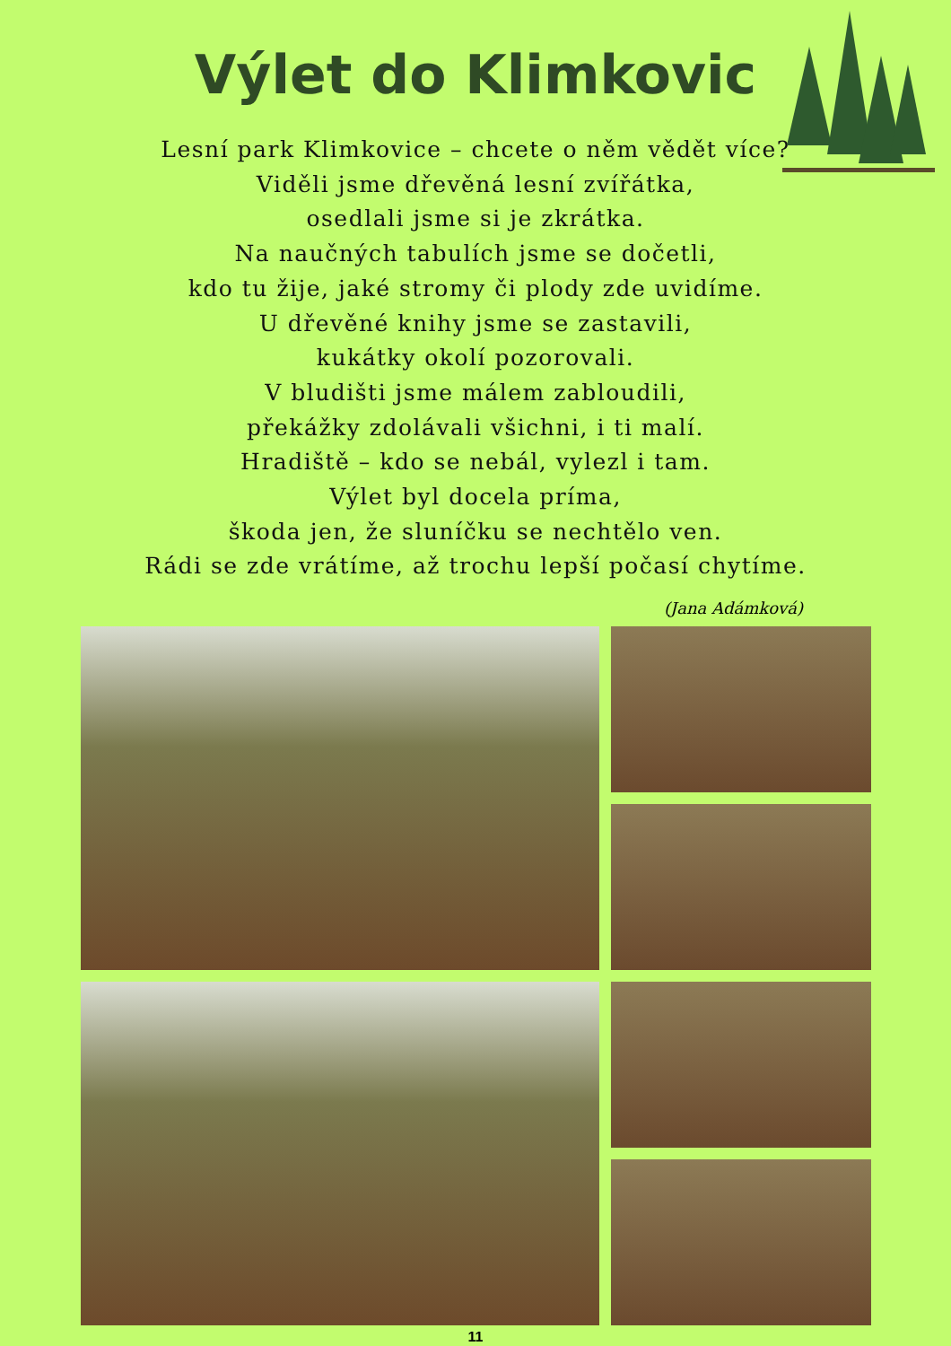Výlet do Klimkovic
Lesní park Klimkovice – chcete o něm vědět více?
Viděli jsme dřevěná lesní zvířátka,
osedlali jsme si je zkrátka.
Na naučných tabulích jsme se dočetli,
kdo tu žije, jaké stromy či plody zde uvidíme.
U dřevěné knihy jsme se zastavili,
kukátky okolí pozorovali.
V bludišti jsme málem zabloudili,
překážky zdolávali všichni, i ti malí.
Hradiště – kdo se nebál, vylezl i tam.
Výlet byl docela príma,
škoda jen, že sluníčku se nechtělo ven.
Rádi se zde vrátíme, až trochu lepší počasí chytíme.
(Jana Adámková)
11